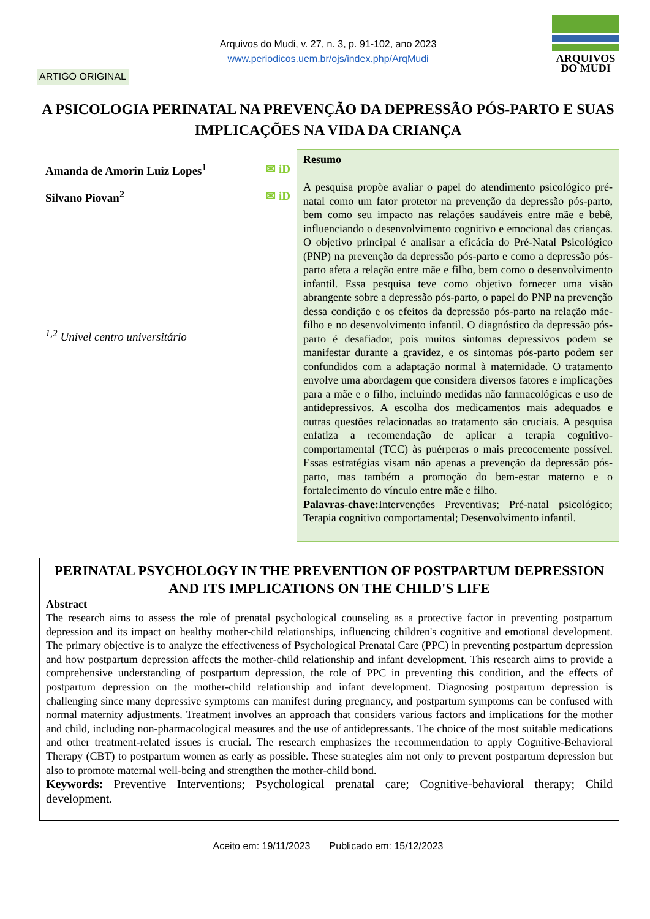ARQUIVOS
DO MUDI
Arquivos do Mudi, v. 27, n. 3, p. 91-102, ano 2023
www.periodicos.uem.br/ojs/index.php/ArqMudi
ARTIGO ORIGINAL
A PSICOLOGIA PERINATAL NA PREVENÇÃO DA DEPRESSÃO PÓS-PARTO E SUAS IMPLICAÇÕES NA VIDA DA CRIANÇA
Amanda de Amorin Luiz Lopes<sup>1</sup> ✉ iD
Silvano Piovan<sup>2</sup> ✉ iD
<sup>1,2</sup> Univel centro universitário
Resumo
A pesquisa propõe avaliar o papel do atendimento psicológico pré-natal como um fator protetor na prevenção da depressão pós-parto, bem como seu impacto nas relações saudáveis entre mãe e bebê, influenciando o desenvolvimento cognitivo e emocional das crianças. O objetivo principal é analisar a eficácia do Pré-Natal Psicológico (PNP) na prevenção da depressão pós-parto e como a depressão pós-parto afeta a relação entre mãe e filho, bem como o desenvolvimento infantil. Essa pesquisa teve como objetivo fornecer uma visão abrangente sobre a depressão pós-parto, o papel do PNP na prevenção dessa condição e os efeitos da depressão pós-parto na relação mãe-filho e no desenvolvimento infantil. O diagnóstico da depressão pós-parto é desafiador, pois muitos sintomas depressivos podem se manifestar durante a gravidez, e os sintomas pós-parto podem ser confundidos com a adaptação normal à maternidade. O tratamento envolve uma abordagem que considera diversos fatores e implicações para a mãe e o filho, incluindo medidas não farmacológicas e uso de antidepressivos. A escolha dos medicamentos mais adequados e outras questões relacionadas ao tratamento são cruciais. A pesquisa enfatiza a recomendação de aplicar a terapia cognitivo-comportamental (TCC) às puérperas o mais precocemente possível. Essas estratégias visam não apenas a prevenção da depressão pós-parto, mas também a promoção do bem-estar materno e o fortalecimento do vínculo entre mãe e filho.
Palavras-chave: Intervenções Preventivas; Pré-natal psicológico; Terapia cognitivo comportamental; Desenvolvimento infantil.
PERINATAL PSYCHOLOGY IN THE PREVENTION OF POSTPARTUM DEPRESSION AND ITS IMPLICATIONS ON THE CHILD'S LIFE
Abstract
The research aims to assess the role of prenatal psychological counseling as a protective factor in preventing postpartum depression and its impact on healthy mother-child relationships, influencing children's cognitive and emotional development. The primary objective is to analyze the effectiveness of Psychological Prenatal Care (PPC) in preventing postpartum depression and how postpartum depression affects the mother-child relationship and infant development. This research aims to provide a comprehensive understanding of postpartum depression, the role of PPC in preventing this condition, and the effects of postpartum depression on the mother-child relationship and infant development. Diagnosing postpartum depression is challenging since many depressive symptoms can manifest during pregnancy, and postpartum symptoms can be confused with normal maternity adjustments. Treatment involves an approach that considers various factors and implications for the mother and child, including non-pharmacological measures and the use of antidepressants. The choice of the most suitable medications and other treatment-related issues is crucial. The research emphasizes the recommendation to apply Cognitive-Behavioral Therapy (CBT) to postpartum women as early as possible. These strategies aim not only to prevent postpartum depression but also to promote maternal well-being and strengthen the mother-child bond.
Keywords: Preventive Interventions; Psychological prenatal care; Cognitive-behavioral therapy; Child development.
Aceito em: 19/11/2023 Publicado em: 15/12/2023